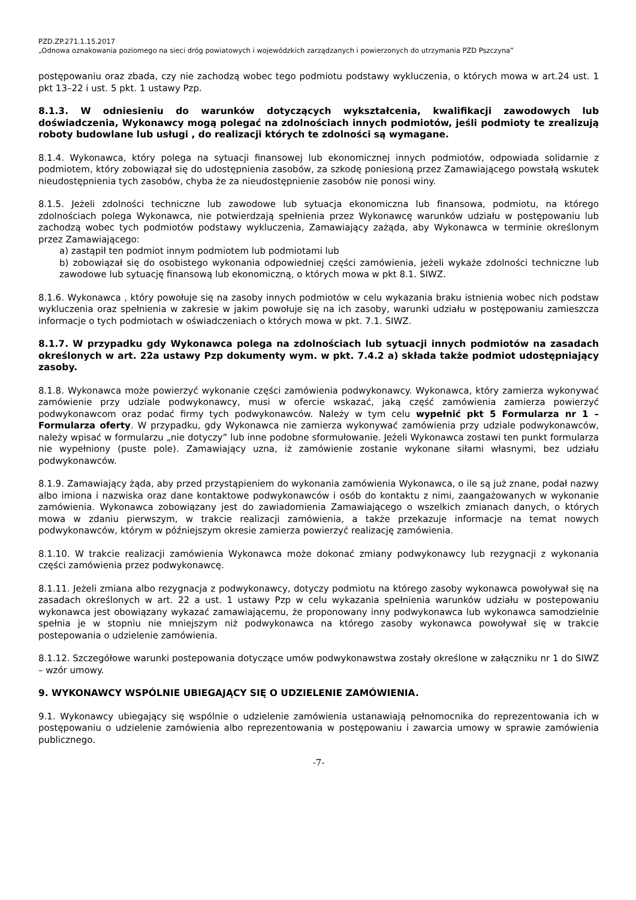PZD.ZP.271.1.15.2017
„Odnowa oznakowania poziomego na sieci dróg powiatowych i wojewódzkich zarządzanych i powierzonych do utrzymania PZD Pszczyna”
postępowaniu oraz zbada, czy nie zachodzą wobec tego podmiotu podstawy wykluczenia, o których mowa w art.24 ust. 1 pkt 13–22 i ust. 5 pkt. 1 ustawy Pzp.
8.1.3. W odniesieniu do warunków dotyczących wykształcenia, kwalifikacji zawodowych lub doświadczenia, Wykonawcy mogą polegać na zdolnościach innych podmiotów, jeśli podmioty te zrealizują roboty budowlane lub usługi , do realizacji których te zdolności są wymagane.
8.1.4. Wykonawca, który polega na sytuacji finansowej lub ekonomicznej innych podmiotów, odpowiada solidarnie z podmiotem, który zobowiązał się do udostępnienia zasobów, za szkodę poniesioną przez Zamawiającego powstałą wskutek nieudostępnienia tych zasobów, chyba że za nieudostępnienie zasobów nie ponosi winy.
8.1.5. Jeżeli zdolności techniczne lub zawodowe lub sytuacja ekonomiczna lub finansowa, podmiotu, na którego zdolnościach polega Wykonawca, nie potwierdzają spełnienia przez Wykonawcę warunków udziału w postępowaniu lub zachodzą wobec tych podmiotów podstawy wykluczenia, Zamawiający zażąda, aby Wykonawca w terminie określonym przez Zamawiającego:
a) zastąpił ten podmiot innym podmiotem lub podmiotami lub
b) zobowiązał się do osobistego wykonania odpowiedniej części zamówienia, jeżeli wykaże zdolności techniczne lub zawodowe lub sytuację finansową lub ekonomiczną, o których mowa w pkt 8.1. SIWZ.
8.1.6. Wykonawca , który powołuje się na zasoby innych podmiotów w celu wykazania braku istnienia wobec nich podstaw wykluczenia oraz spełnienia w zakresie w jakim powołuje się na ich zasoby, warunki udziału w postępowaniu zamieszcza informacje o tych podmiotach w oświadczeniach o których mowa w pkt. 7.1. SIWZ.
8.1.7. W przypadku gdy Wykonawca polega na zdolnościach lub sytuacji innych podmiotów na zasadach określonych w art. 22a ustawy Pzp dokumenty wym. w pkt. 7.4.2 a) składa także podmiot udostępniający zasoby.
8.1.8. Wykonawca może powierzyć wykonanie części zamówienia podwykonawcy. Wykonawca, który zamierza wykonywać zamówienie przy udziale podwykonawcy, musi w ofercie wskazać, jaką część zamówienia zamierza powierzyć podwykonawcom oraz podać firmy tych podwykonawców. Należy w tym celu wypełnić pkt 5 Formularza nr 1 – Formularza oferty. W przypadku, gdy Wykonawca nie zamierza wykonywać zamówienia przy udziale podwykonawców, należy wpisać w formularzu „nie dotyczy” lub inne podobne sformułowanie. Jeżeli Wykonawca zostawi ten punkt formularza nie wypełniony (puste pole). Zamawiający uzna, iż zamówienie zostanie wykonane siłami własnymi, bez udziału podwykonawców.
8.1.9. Zamawiający żąda, aby przed przystąpieniem do wykonania zamówienia Wykonawca, o ile są już znane, podał nazwy albo imiona i nazwiska oraz dane kontaktowe podwykonawców i osób do kontaktu z nimi, zaangażowanych w wykonanie zamówienia. Wykonawca zobowiązany jest do zawiadomienia Zamawiającego o wszelkich zmianach danych, o których mowa w zdaniu pierwszym, w trakcie realizacji zamówienia, a także przekazuje informacje na temat nowych podwykonawców, którym w późniejszym okresie zamierza powierzyć realizację zamówienia.
8.1.10. W trakcie realizacji zamówienia Wykonawca może dokonać zmiany podwykonawcy lub rezygnacji z wykonania części zamówienia przez podwykonawcę.
8.1.11. Jeżeli zmiana albo rezygnacja z podwykonawcy, dotyczy podmiotu na którego zasoby wykonawca powoływał się na zasadach określonych w art. 22 a ust. 1 ustawy Pzp w celu wykazania spełnienia warunków udziału w postepowaniu wykonawca jest obowiązany wykazać zamawiającemu, że proponowany inny podwykonawca lub wykonawca samodzielnie spełnia je w stopniu nie mniejszym niż podwykonawca na którego zasoby wykonawca powoływał się w trakcie postepowania o udzielenie zamówienia.
8.1.12. Szczegółowe warunki postepowania dotyczące umów podwykonawstwa zostały określone w załączniku nr 1 do SIWZ – wzór umowy.
9. WYKONAWCY WSPÓLNIE UBIEGAJĄCY SIĘ O UDZIELENIE ZAMÓWIENIA.
9.1. Wykonawcy ubiegający się wspólnie o udzielenie zamówienia ustanawiają pełnomocnika do reprezentowania ich w postępowaniu o udzielenie zamówienia albo reprezentowania w postępowaniu i zawarcia umowy w sprawie zamówienia publicznego.
-7-